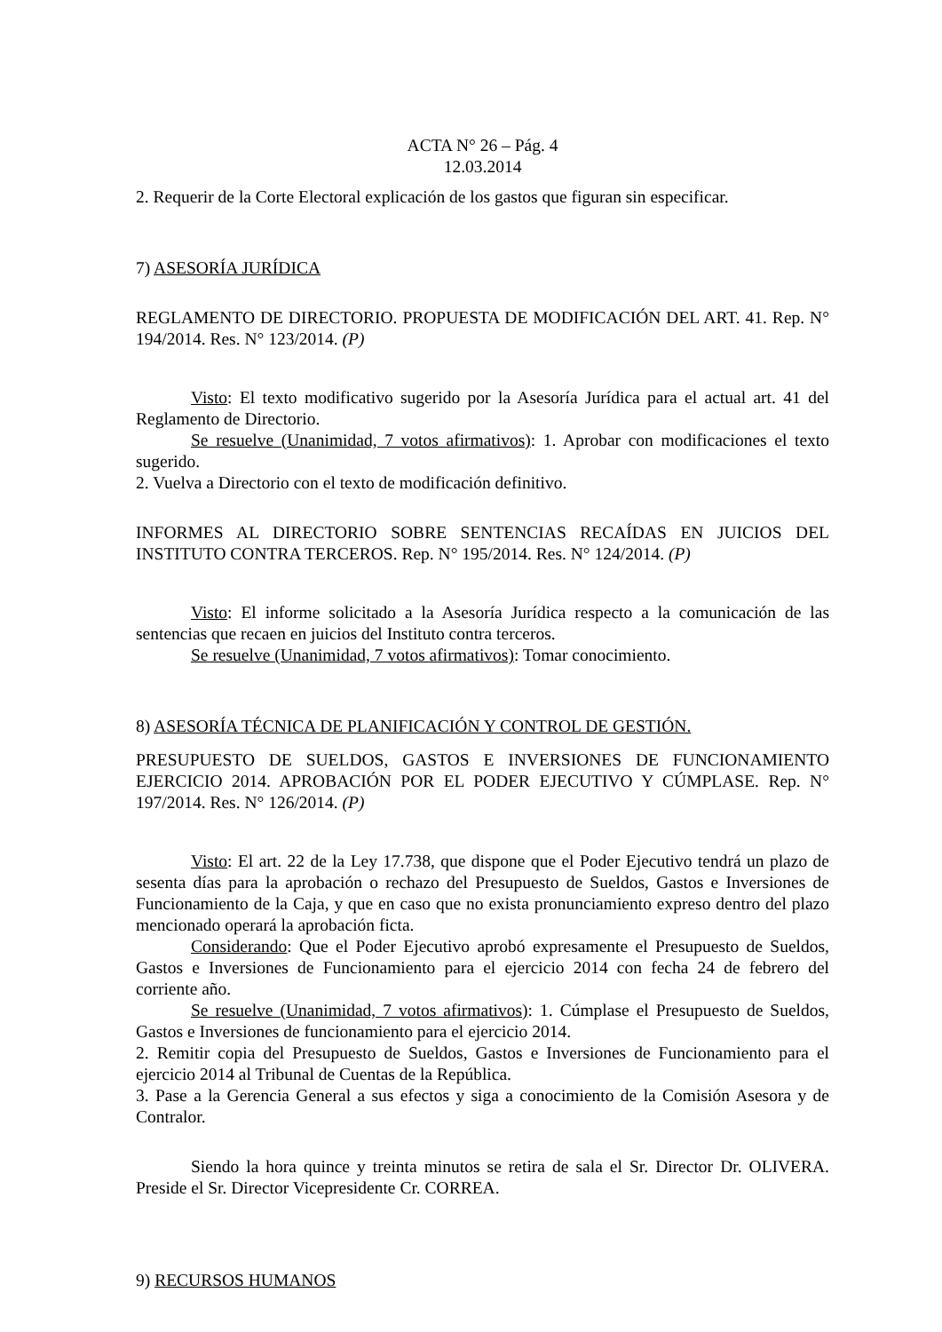ACTA N° 26 – Pág. 4
12.03.2014
2. Requerir de la Corte Electoral explicación de los gastos que figuran sin especificar.
7) ASESORÍA JURÍDICA
REGLAMENTO DE DIRECTORIO. PROPUESTA DE MODIFICACIÓN DEL ART. 41. Rep. N° 194/2014. Res. N° 123/2014. (P)
Visto: El texto modificativo sugerido por la Asesoría Jurídica para el actual art. 41 del Reglamento de Directorio.
Se resuelve (Unanimidad, 7 votos afirmativos): 1. Aprobar con modificaciones el texto sugerido.
2. Vuelva a Directorio con el texto de modificación definitivo.
INFORMES AL DIRECTORIO SOBRE SENTENCIAS RECAÍDAS EN JUICIOS DEL INSTITUTO CONTRA TERCEROS. Rep. N° 195/2014. Res. N° 124/2014. (P)
Visto: El informe solicitado a la Asesoría Jurídica respecto a la comunicación de las sentencias que recaen en juicios del Instituto contra terceros.
Se resuelve (Unanimidad, 7 votos afirmativos): Tomar conocimiento.
8) ASESORÍA TÉCNICA DE PLANIFICACIÓN Y CONTROL DE GESTIÓN.
PRESUPUESTO DE SUELDOS, GASTOS E INVERSIONES DE FUNCIONAMIENTO EJERCICIO 2014. APROBACIÓN POR EL PODER EJECUTIVO Y CÚMPLASE. Rep. N° 197/2014. Res. N° 126/2014. (P)
Visto: El art. 22 de la Ley 17.738, que dispone que el Poder Ejecutivo tendrá un plazo de sesenta días para la aprobación o rechazo del Presupuesto de Sueldos, Gastos e Inversiones de Funcionamiento de la Caja, y que en caso que no exista pronunciamiento expreso dentro del plazo mencionado operará la aprobación ficta.
Considerando: Que el Poder Ejecutivo aprobó expresamente el Presupuesto de Sueldos, Gastos e Inversiones de Funcionamiento para el ejercicio 2014 con fecha 24 de febrero del corriente año.
Se resuelve (Unanimidad, 7 votos afirmativos): 1. Cúmplase el Presupuesto de Sueldos, Gastos e Inversiones de funcionamiento para el ejercicio 2014.
2. Remitir copia del Presupuesto de Sueldos, Gastos e Inversiones de Funcionamiento para el ejercicio 2014 al Tribunal de Cuentas de la República.
3. Pase a la Gerencia General a sus efectos y siga a conocimiento de la Comisión Asesora y de Contralor.
Siendo la hora quince y treinta minutos se retira de sala el Sr. Director Dr. OLIVERA. Preside el Sr. Director Vicepresidente Cr. CORREA.
9) RECURSOS HUMANOS